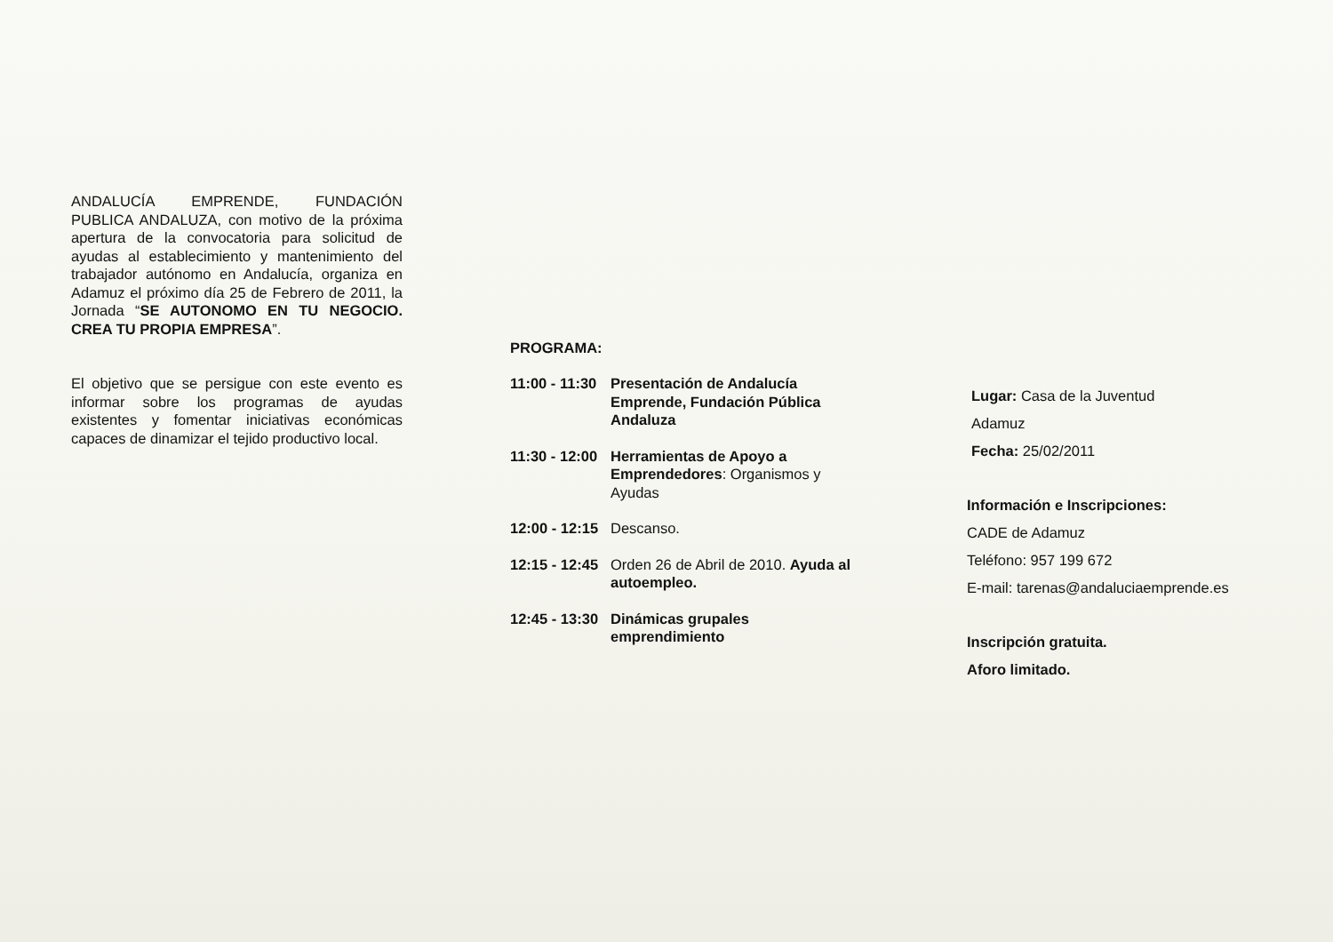ANDALUCÍA EMPRENDE, FUNDACIÓN PUBLICA ANDALUZA, con motivo de la próxima apertura de la convocatoria para solicitud de ayudas al establecimiento y mantenimiento del trabajador autónomo en Andalucía, organiza en Adamuz el próximo día 25 de Febrero de 2011, la Jornada “SE AUTONOMO EN TU NEGOCIO. CREA TU PROPIA EMPRESA”.
El objetivo que se persigue con este evento es informar sobre los programas de ayudas existentes y fomentar iniciativas económicas capaces de dinamizar el tejido productivo local.
PROGRAMA:
11:00 - 11:30 Presentación de Andalucía Emprende, Fundación Pública Andaluza
11:30 - 12:00 Herramientas de Apoyo a Emprendedores: Organismos y Ayudas
12:00 - 12:15 Descanso.
12:15 - 12:45 Orden 26 de Abril de 2010. Ayuda al autoempleo.
12:45 - 13:30 Dinámicas grupales emprendimiento
Lugar: Casa de la Juventud
Adamuz
Fecha: 25/02/2011
Información e Inscripciones:
CADE de Adamuz
Teléfono: 957 199 672
E-mail: tarenas@andaluciaemprende.es
Inscripción gratuita.
Aforo limitado.